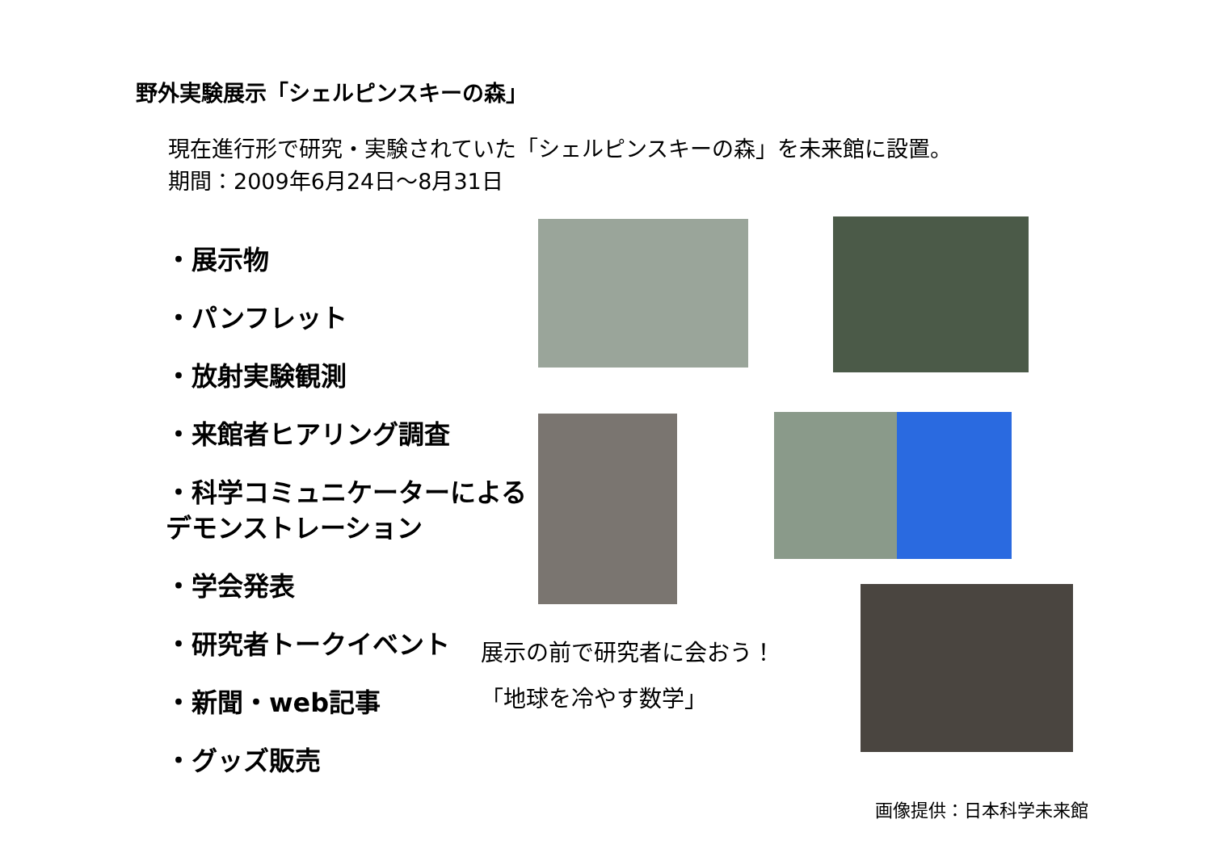野外実験展示「シェルピンスキーの森」
現在進行形で研究・実験されていた「シェルピンスキーの森」を未来館に設置。
期間：2009年6月24日～8月31日
・展示物
・パンフレット
・放射実験観測
・来館者ヒアリング調査
・科学コミュニケーターによる
デモンストレーション
・学会発表
・研究者トークイベント
・新聞・web記事
・グッズ販売
展示の前で研究者に会おう！
「地球を冷やす数学」
画像提供：日本科学未来館